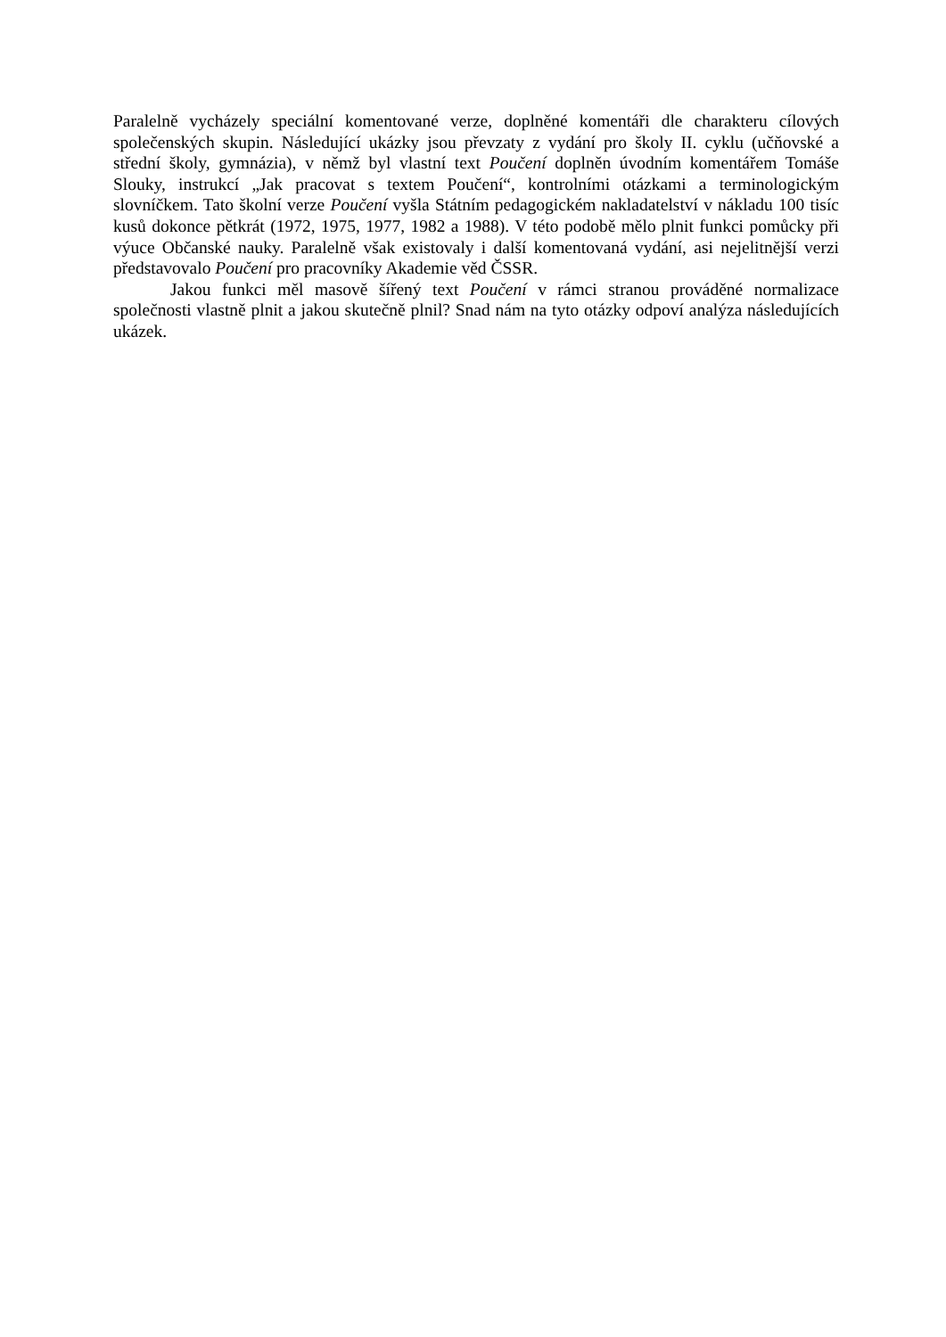Paralelně vycházely speciální komentované verze, doplněné komentáři dle charakteru cílových společenských skupin. Následující ukázky jsou převzaty z vydání pro školy II. cyklu (učňovské a střední školy, gymnázia), v němž byl vlastní text Poučení doplněn úvodním komentářem Tomáše Slouky, instrukcí „Jak pracovat s textem Poučení“, kontrolními otázkami a terminologickým slovníčkem. Tato školní verze Poučení vyšla Státním pedagogickém nakladatelství v nákladu 100 tisíc kusů dokonce pětkrát (1972, 1975, 1977, 1982 a 1988). V této podobě mělo plnit funkci pomůcky při výuce Občanské nauky. Paralelně však existovaly i další komentovaná vydání, asi nejelitnější verzi představovalo Poučení pro pracovníky Akademie věd ČSSR.
Jakou funkci měl masově šířený text Poučení v rámci stranou prováděné normalizace společnosti vlastně plnit a jakou skutečně plnil? Snad nám na tyto otázky odpoví analýza následujících ukázek.